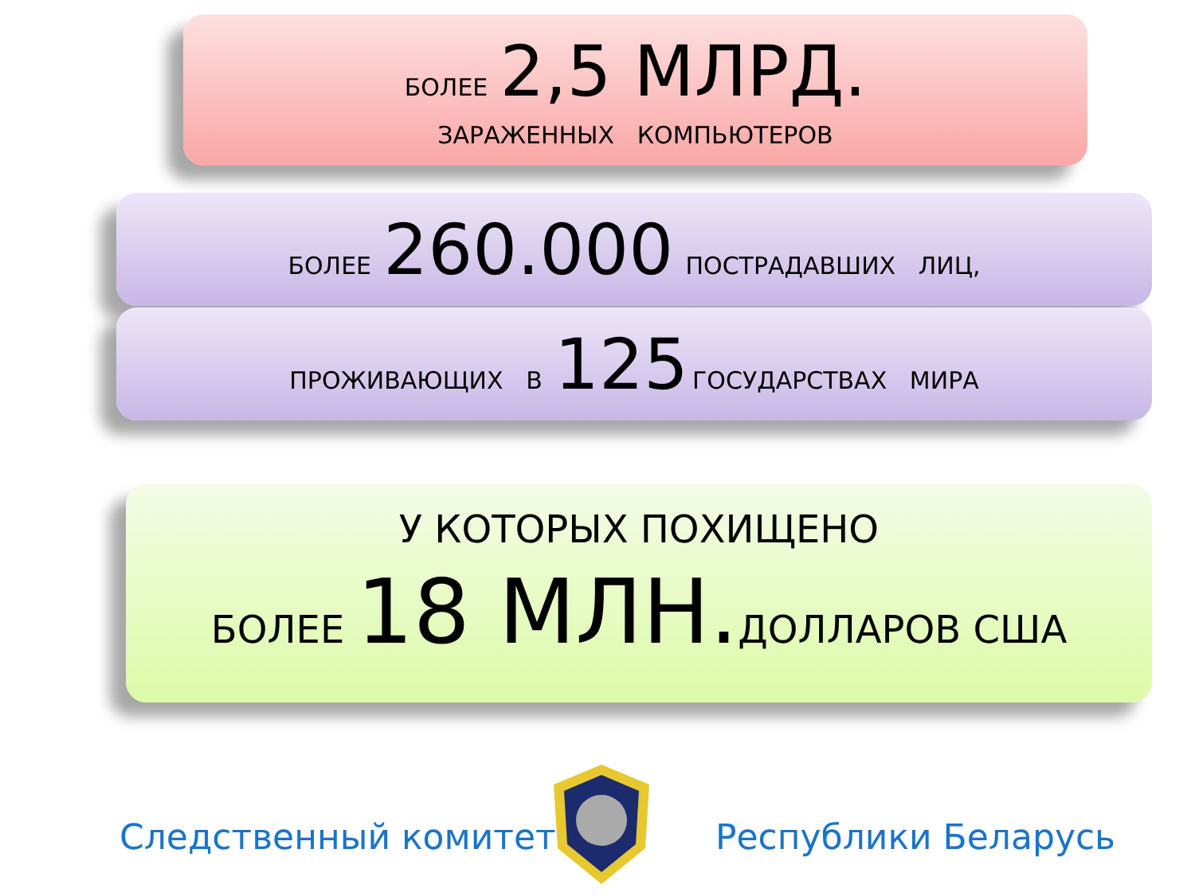БОЛЕЕ 2,5 МЛРД.
ЗАРАЖЕННЫХ КОМПЬЮТЕРОВ
БОЛЕЕ 260.000 ПОСТРАДАВШИХ ЛИЦ,
ПРОЖИВАЮЩИХ В 125 ГОСУДАРСТВАХ МИРА
У КОТОРЫХ ПОХИЩЕНО
БОЛЕЕ 18 МЛН. ДОЛЛАРОВ США
Следственный комитет Республики Беларусь